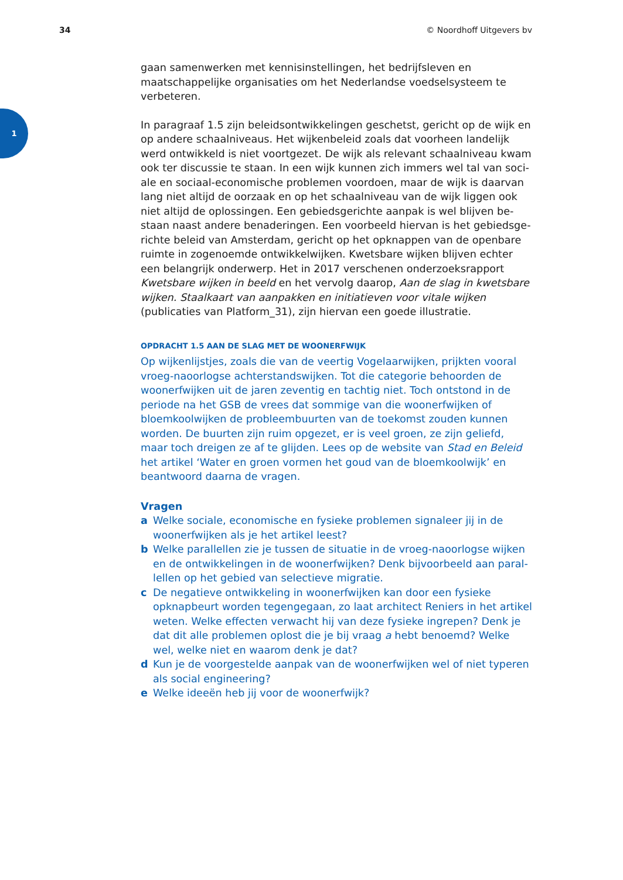34 © Noordhoff Uitgevers bv
1
gaan samenwerken met kennisinstellingen, het bedrijfsleven en maatschap­pelijke organisaties om het Nederlandse voedselsysteem te verbeteren.
In paragraaf 1.5 zijn beleidsontwikkelingen geschetst, gericht op de wijk en op andere schaalniveaus. Het wijkenbeleid zoals dat voorheen landelijk werd ontwikkeld is niet voortgezet. De wijk als relevant schaalniveau kwam ook ter discussie te staan. In een wijk kunnen zich immers wel tal van soci­ale en sociaal-economische problemen voordoen, maar de wijk is daarvan lang niet altijd de oorzaak en op het schaalniveau van de wijk liggen ook niet altijd de oplossingen. Een gebiedsgerichte aanpak is wel blijven be­staan naast andere benaderingen. Een voorbeeld hiervan is het gebiedsge­richte beleid van Amsterdam, gericht op het opknappen van de openbare ruimte in zogenoemde ontwikkelwijken. Kwetsbare wijken blijven echter een belangrijk onderwerp. Het in 2017 verschenen onderzoeksrapport Kwets­bare wijken in beeld en het vervolg daarop, Aan de slag in kwetsbare wijken. Staalkaart van aanpakken en initiatieven voor vitale wijken (publicaties van Platform_31), zijn hiervan een goede illustratie.
OPDRACHT 1.5 AAN DE SLAG MET DE WOONERFWIJK
Op wijkenlijstjes, zoals die van de veertig Vogelaarwijken, prijkten vooral vroeg-naoorlogse achterstandswijken. Tot die categorie behoorden de woon­erfwijken uit de jaren zeventig en tachtig niet. Toch ontstond in de periode na het GSB de vrees dat sommige van die woonerfwijken of bloemkoolwij­ken de probleembuurten van de toekomst zouden kunnen worden. De buur­ten zijn ruim opgezet, er is veel groen, ze zijn geliefd, maar toch dreigen ze af te glijden. Lees op de website van Stad en Beleid het artikel ‘Water en groen vormen het goud van de bloemkoolwijk’ en beantwoord daarna de vragen.
Vragen
a Welke sociale, economische en fysieke problemen signaleer jij in de woonerfwijken als je het artikel leest?
b Welke parallellen zie je tussen de situatie in de vroeg-naoorlogse wijken en de ontwikkelingen in de woonerfwijken? Denk bijvoorbeeld aan paral­lellen op het gebied van selectieve migratie.
c De negatieve ontwikkeling in woonerfwijken kan door een fysieke opknap­beurt worden tegengegaan, zo laat architect Reniers in het artikel weten. Welke effecten verwacht hij van deze fysieke ingrepen? Denk je dat dit alle problemen oplost die je bij vraag a hebt benoemd? Welke wel, welke niet en waarom denk je dat?
d Kun je de voorgestelde aanpak van de woonerfwijken wel of niet typeren als social engineering?
e Welke ideeën heb jij voor de woonerfwijk?